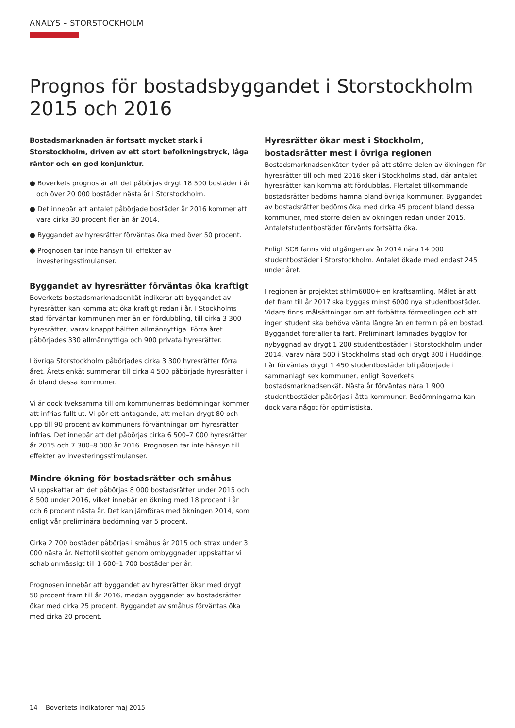ANALYS – STORSTOCKHOLM
Prognos för bostadsbyggandet i Storstockholm 2015 och 2016
Bostadsmarknaden är fortsatt mycket stark i Storstockholm, driven av ett stort befolkningstryck, låga räntor och en god konjunktur.
● Boverkets prognos är att det påbörjas drygt 18 500 bostäder i år och över 20 000 bostäder nästa år i Storstockholm.
● Det innebär att antalet påbörjade bostäder år 2016 kommer att vara cirka 30 procent fler än år 2014.
● Byggandet av hyresrätter förväntas öka med över 50 procent.
● Prognosen tar inte hänsyn till effekter av investeringsstimulanser.
Byggandet av hyresrätter förväntas öka kraftigt
Boverkets bostadsmarknadsenkät indikerar att byggandet av hyresrätter kan komma att öka kraftigt redan i år. I Stockholms stad förväntar kommunen mer än en fördubbling, till cirka 3 300 hyresrätter, varav knappt hälften allmännyttiga. Förra året påbörjades 330 allmännyttiga och 900 privata hyresrätter.
I övriga Storstockholm påbörjades cirka 3 300 hyresrätter förra året. Årets enkät summerar till cirka 4 500 påbörjade hyresrätter i år bland dessa kommuner.
Vi är dock tveksamma till om kommunernas bedömningar kommer att infrias fullt ut. Vi gör ett antagande, att mellan drygt 80 och upp till 90 procent av kommuners förväntningar om hyresrätter infrias. Det innebär att det påbörjas cirka 6 500–7 000 hyresrätter år 2015 och 7 300–8 000 år 2016. Prognosen tar inte hänsyn till effekter av investeringsstimulanser.
Mindre ökning för bostadsrätter och småhus
Vi uppskattar att det påbörjas 8 000 bostadsrätter under 2015 och 8 500 under 2016, vilket innebär en ökning med 18 procent i år och 6 procent nästa år. Det kan jämföras med ökningen 2014, som enligt vår preliminära bedömning var 5 procent.
Cirka 2 700 bostäder påbörjas i småhus år 2015 och strax under 3 000 nästa år. Nettotillskottet genom ombyggnader uppskattar vi schablonmässigt till 1 600–1 700 bostäder per år.
Prognosen innebär att byggandet av hyresrätter ökar med drygt 50 procent fram till år 2016, medan byggandet av bostadsrätter ökar med cirka 25 procent. Byggandet av småhus förväntas öka med cirka 20 procent.
Hyresrätter ökar mest i Stockholm, bostadsrätter mest i övriga regionen
Bostadsmarknadsenkäten tyder på att större delen av ökningen för hyresrätter till och med 2016 sker i Stockholms stad, där antalet hyresrätter kan komma att fördubblas. Flertalet tillkommande bostadsrätter bedöms hamna bland övriga kommuner. Byggandet av bostadsrätter bedöms öka med cirka 45 procent bland dessa kommuner, med större delen av ökningen redan under 2015. Antaletstudentbostäder förvänts fortsätta öka.
Enligt SCB fanns vid utgången av år 2014 nära 14 000 studentbostäder i Storstockholm. Antalet ökade med endast 245 under året.
I regionen är projektet sthlm6000+ en kraftsamling. Målet är att det fram till år 2017 ska byggas minst 6000 nya studentbostäder. Vidare finns målsättningar om att förbättra förmedlingen och att ingen student ska behöva vänta längre än en termin på en bostad. Byggandet förefaller ta fart. Preliminärt lämnades bygglov för nybyggnad av drygt 1 200 studentbostäder i Storstockholm under 2014, varav nära 500 i Stockholms stad och drygt 300 i Huddinge. I år förväntas drygt 1 450 studentbostäder bli påbörjade i sammanlagt sex kommuner, enligt Boverkets bostadsmarknadsenkät. Nästa år förväntas nära 1 900 studentbostäder påbörjas i åtta kommuner. Bedömningarna kan dock vara något för optimistiska.
14 Boverkets indikatorer maj 2015